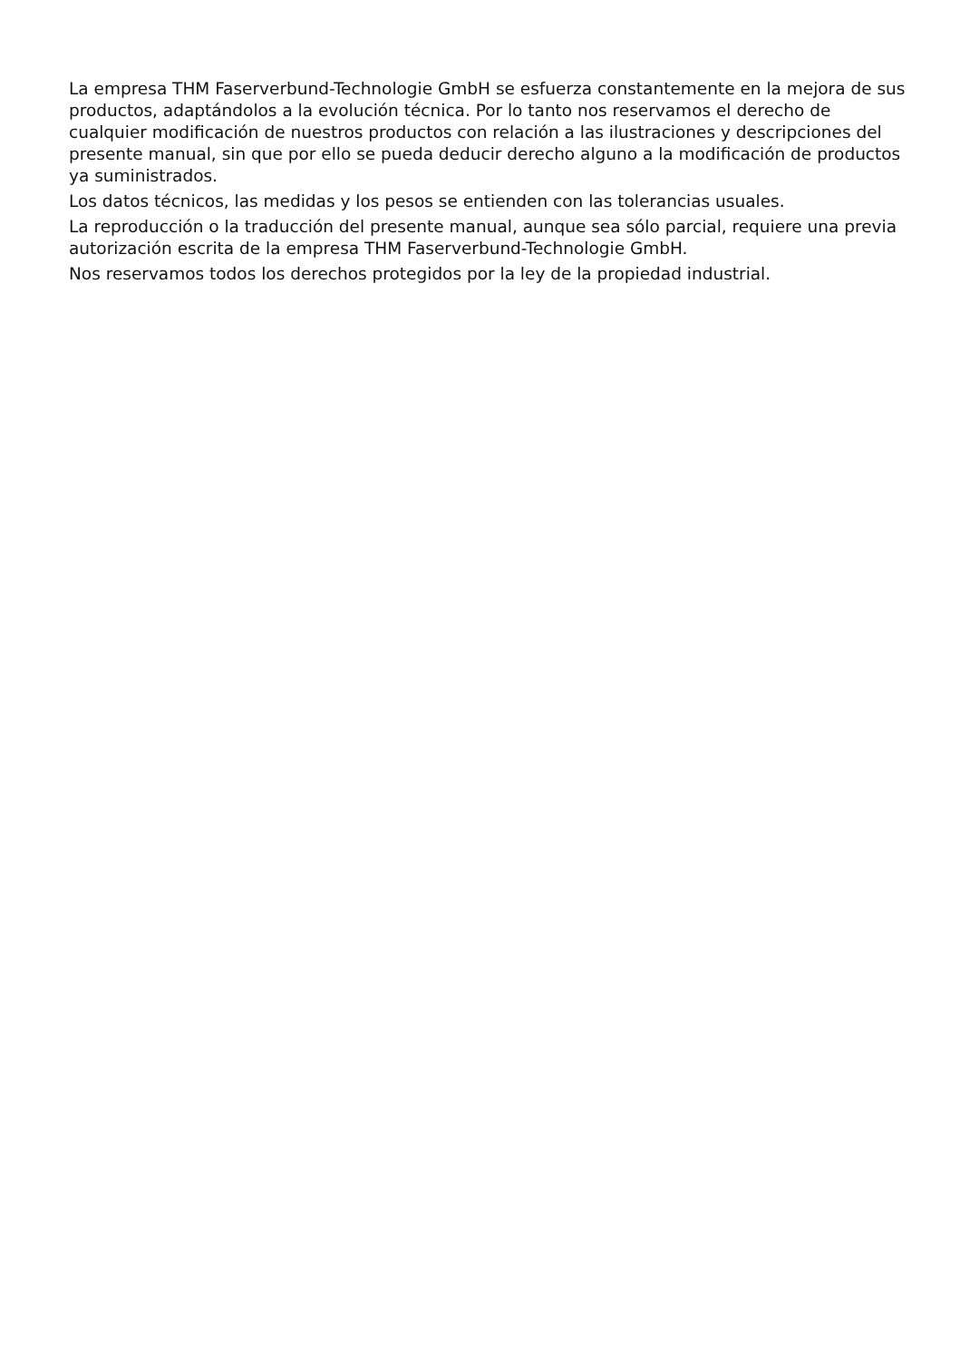La empresa THM Faserverbund-Technologie GmbH se esfuerza constantemente en la mejora de sus productos, adaptándolos a la evolución técnica. Por lo tanto nos reservamos el derecho de cualquier modificación de nuestros productos con relación a las ilustraciones y descripciones del presente manual, sin que por ello se pueda deducir derecho alguno a la modificación de productos ya suministrados.
Los datos técnicos, las medidas y los pesos se entienden con las tolerancias usuales.
La reproducción o la traducción del presente manual, aunque sea sólo parcial, requiere una previa autorización escrita de la empresa THM Faserverbund-Technologie GmbH.
Nos reservamos todos los derechos protegidos por la ley de la propiedad industrial.